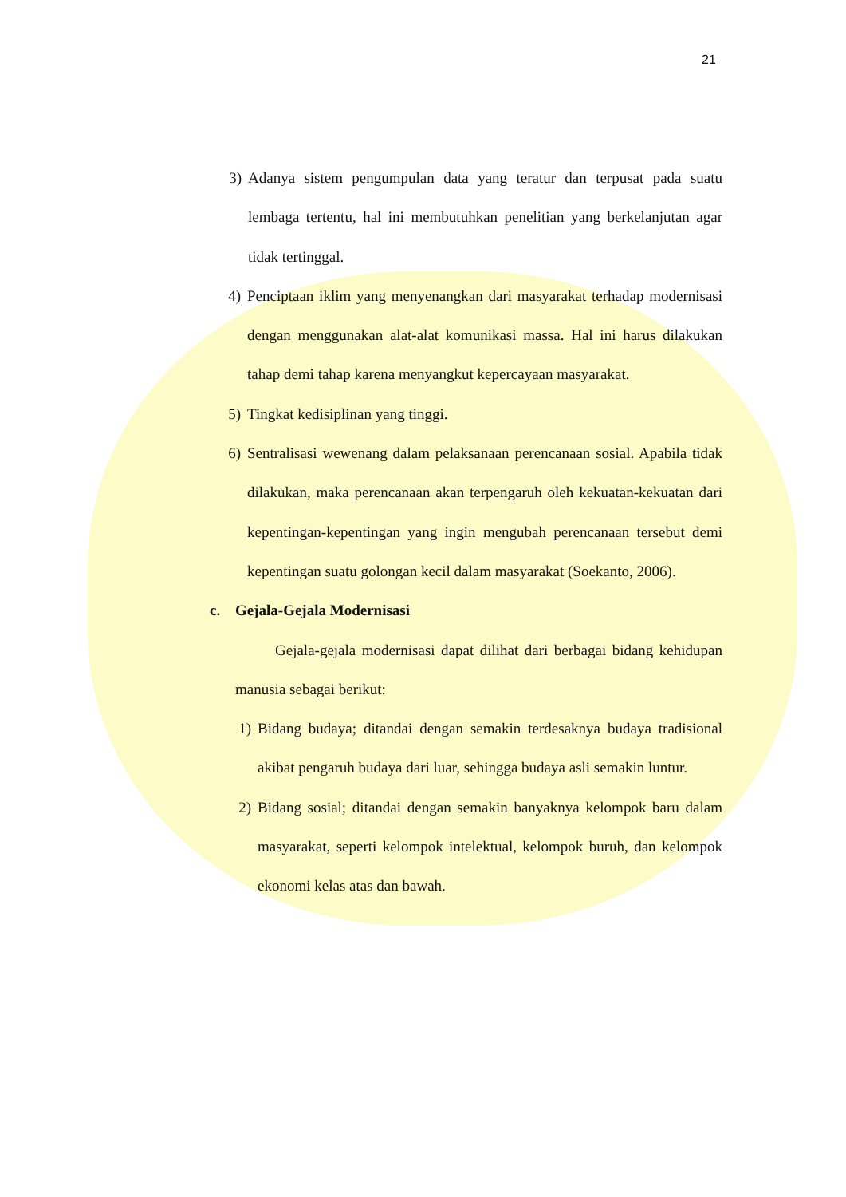21
3) Adanya sistem pengumpulan data yang teratur dan terpusat pada suatu lembaga tertentu, hal ini membutuhkan penelitian yang berkelanjutan agar tidak tertinggal.
4) Penciptaan iklim yang menyenangkan dari masyarakat terhadap modernisasi dengan menggunakan alat-alat komunikasi massa. Hal ini harus dilakukan tahap demi tahap karena menyangkut kepercayaan masyarakat.
5) Tingkat kedisiplinan yang tinggi.
6) Sentralisasi wewenang dalam pelaksanaan perencanaan sosial. Apabila tidak dilakukan, maka perencanaan akan terpengaruh oleh kekuatan-kekuatan dari kepentingan-kepentingan yang ingin mengubah perencanaan tersebut demi kepentingan suatu golongan kecil dalam masyarakat (Soekanto, 2006).
c. Gejala-Gejala Modernisasi
Gejala-gejala modernisasi dapat dilihat dari berbagai bidang kehidupan manusia sebagai berikut:
1) Bidang budaya; ditandai dengan semakin terdesaknya budaya tradisional akibat pengaruh budaya dari luar, sehingga budaya asli semakin luntur.
2) Bidang sosial; ditandai dengan semakin banyaknya kelompok baru dalam masyarakat, seperti kelompok intelektual, kelompok buruh, dan kelompok ekonomi kelas atas dan bawah.